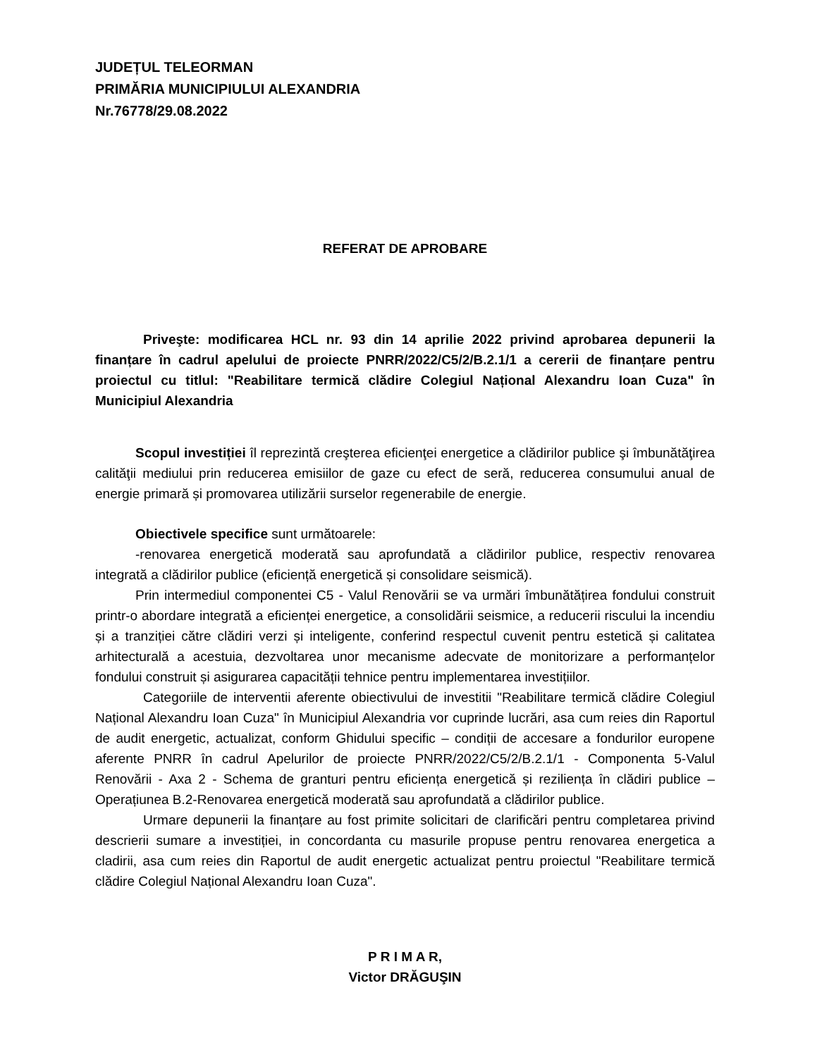JUDEȚUL TELEORMAN
PRIMĂRIA MUNICIPIULUI ALEXANDRIA
Nr.76778/29.08.2022
REFERAT DE APROBARE
Priveşte: modificarea HCL nr. 93 din 14 aprilie 2022 privind aprobarea depunerii la finanțare în cadrul apelului de proiecte PNRR/2022/C5/2/B.2.1/1 a cererii de finanțare pentru proiectul cu titlul: "Reabilitare termică clădire Colegiul Național Alexandru Ioan Cuza" în Municipiul Alexandria
Scopul investiției îl reprezintă creşterea eficienţei energetice a clădirilor publice şi îmbunătăţirea calităţii mediului prin reducerea emisiilor de gaze cu efect de seră, reducerea consumului anual de energie primară și promovarea utilizării surselor regenerabile de energie.
Obiectivele specifice sunt următoarele:
-renovarea energetică moderată sau aprofundată a clădirilor publice, respectiv renovarea integrată a clădirilor publice (eficiență energetică și consolidare seismică).
Prin intermediul componentei C5 - Valul Renovării se va urmări îmbunătățirea fondului construit printr-o abordare integrată a eficienței energetice, a consolidării seismice, a reducerii riscului la incendiu și a tranziției către clădiri verzi și inteligente, conferind respectul cuvenit pentru estetică și calitatea arhitecturală a acestuia, dezvoltarea unor mecanisme adecvate de monitorizare a performanțelor fondului construit și asigurarea capacității tehnice pentru implementarea investițiilor.
Categoriile de interventii aferente obiectivului de investitii "Reabilitare termică clădire Colegiul Național Alexandru Ioan Cuza" în Municipiul Alexandria vor cuprinde lucrări, asa cum reies din Raportul de audit energetic, actualizat, conform Ghidului specific – condiții de accesare a fondurilor europene aferente PNRR în cadrul Apelurilor de proiecte PNRR/2022/C5/2/B.2.1/1 - Componenta 5-Valul Renovării - Axa 2 - Schema de granturi pentru eficiența energetică și reziliența în clădiri publice – Operațiunea B.2-Renovarea energetică moderată sau aprofundată a clădirilor publice.
Urmare depunerii la finanțare au fost primite solicitari de clarificări pentru completarea privind descrierii sumare a investiției, in concordanta cu masurile propuse pentru renovarea energetica a cladirii, asa cum reies din Raportul de audit energetic actualizat pentru proiectul "Reabilitare termică clădire Colegiul Național Alexandru Ioan Cuza".
P R I M A R,
Victor DRĂGUŞIN